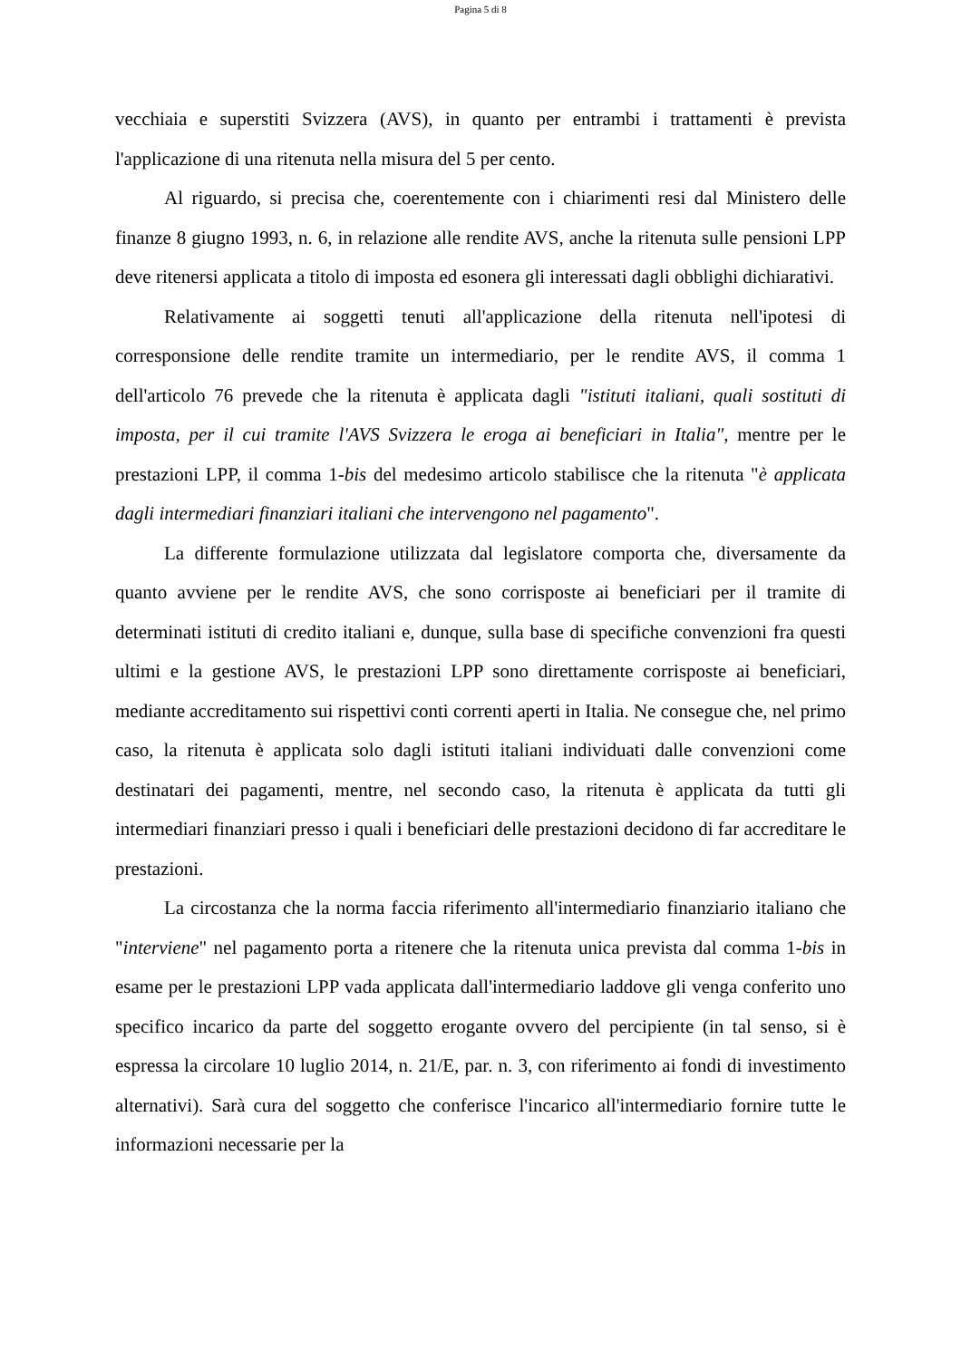Pagina 5 di 8
vecchiaia e superstiti Svizzera (AVS), in quanto per entrambi i trattamenti è prevista l'applicazione di una ritenuta nella misura del 5 per cento.
Al riguardo, si precisa che, coerentemente con i chiarimenti resi dal Ministero delle finanze 8 giugno 1993, n. 6, in relazione alle rendite AVS, anche la ritenuta sulle pensioni LPP deve ritenersi applicata a titolo di imposta ed esonera gli interessati dagli obblighi dichiarativi.
Relativamente ai soggetti tenuti all'applicazione della ritenuta nell'ipotesi di corresponsione delle rendite tramite un intermediario, per le rendite AVS, il comma 1 dell'articolo 76 prevede che la ritenuta è applicata dagli "istituti italiani, quali sostituti di imposta, per il cui tramite l'AVS Svizzera le eroga ai beneficiari in Italia", mentre per le prestazioni LPP, il comma 1-bis del medesimo articolo stabilisce che la ritenuta "è applicata dagli intermediari finanziari italiani che intervengono nel pagamento".
La differente formulazione utilizzata dal legislatore comporta che, diversamente da quanto avviene per le rendite AVS, che sono corrisposte ai beneficiari per il tramite di determinati istituti di credito italiani e, dunque, sulla base di specifiche convenzioni fra questi ultimi e la gestione AVS, le prestazioni LPP sono direttamente corrisposte ai beneficiari, mediante accreditamento sui rispettivi conti correnti aperti in Italia. Ne consegue che, nel primo caso, la ritenuta è applicata solo dagli istituti italiani individuati dalle convenzioni come destinatari dei pagamenti, mentre, nel secondo caso, la ritenuta è applicata da tutti gli intermediari finanziari presso i quali i beneficiari delle prestazioni decidono di far accreditare le prestazioni.
La circostanza che la norma faccia riferimento all'intermediario finanziario italiano che "interviene" nel pagamento porta a ritenere che la ritenuta unica prevista dal comma 1-bis in esame per le prestazioni LPP vada applicata dall'intermediario laddove gli venga conferito uno specifico incarico da parte del soggetto erogante ovvero del percipiente (in tal senso, si è espressa la circolare 10 luglio 2014, n. 21/E, par. n. 3, con riferimento ai fondi di investimento alternativi). Sarà cura del soggetto che conferisce l'incarico all'intermediario fornire tutte le informazioni necessarie per la